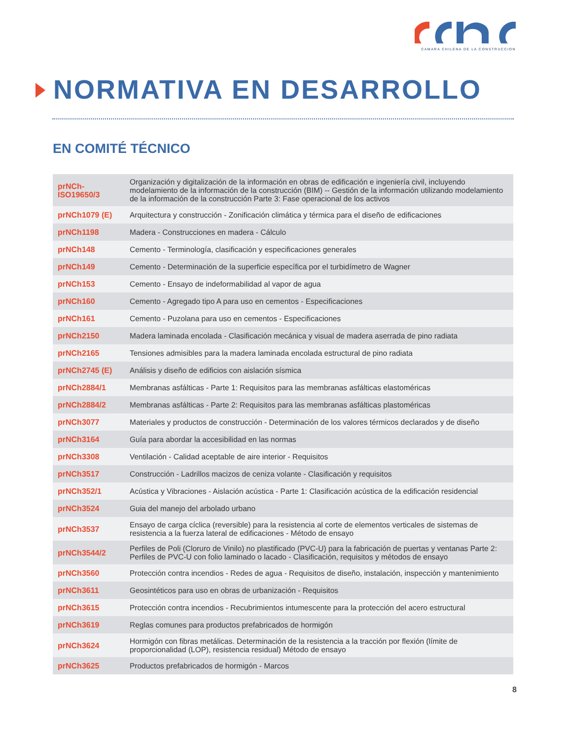CAMARA CHILENA DE LA CONSTRUCCION
NORMATIVA EN DESARROLLO
EN COMITÉ TÉCNICO
| prNCh-ISO19650/3 | Organización y digitalización de la información en obras de edificación e ingeniería civil, incluyendo modelamiento de la información de la construcción (BIM) -- Gestión de la información utilizando modelamiento de la información de la construcción Parte 3: Fase operacional de los activos |
| prNCh1079 (E) | Arquitectura y construcción - Zonificación climática y térmica para el diseño de edificaciones |
| prNCh1198 | Madera - Construcciones en madera - Cálculo |
| prNCh148 | Cemento - Terminología, clasificación y especificaciones generales |
| prNCh149 | Cemento - Determinación de la superficie específica por el turbidímetro de Wagner |
| prNCh153 | Cemento - Ensayo de indeformabilidad al vapor de agua |
| prNCh160 | Cemento - Agregado tipo A para uso en cementos - Especificaciones |
| prNCh161 | Cemento - Puzolana para uso en cementos - Especificaciones |
| prNCh2150 | Madera laminada encolada - Clasificación mecánica y visual de madera aserrada de pino radiata |
| prNCh2165 | Tensiones admisibles para la madera laminada encolada estructural de pino radiata |
| prNCh2745 (E) | Análisis y diseño de edificios con aislación sísmica |
| prNCh2884/1 | Membranas asfálticas - Parte 1: Requisitos para las membranas asfálticas elastoméricas |
| prNCh2884/2 | Membranas asfálticas - Parte 2: Requisitos para las membranas asfálticas plastoméricas |
| prNCh3077 | Materiales y productos de construcción - Determinación de los valores térmicos declarados y de diseño |
| prNCh3164 | Guía para abordar la accesibilidad en las normas |
| prNCh3308 | Ventilación - Calidad aceptable de aire interior - Requisitos |
| prNCh3517 | Construcción - Ladrillos macizos de ceniza volante - Clasificación y requisitos |
| prNCh352/1 | Acústica y Vibraciones - Aislación acústica - Parte 1: Clasificación acústica de la edificación residencial |
| prNCh3524 | Guia del manejo del arbolado urbano |
| prNCh3537 | Ensayo de carga cíclica (reversible) para la resistencia al corte de elementos verticales de sistemas de resistencia a la fuerza lateral de edificaciones - Método de ensayo |
| prNCh3544/2 | Perfiles de Poli (Cloruro de Vinilo) no plastificado (PVC-U) para la fabricación de puertas y ventanas Parte 2: Perfiles de PVC-U con folio laminado o lacado - Clasificación, requisitos y métodos de ensayo |
| prNCh3560 | Protección contra incendios - Redes de agua - Requisitos de diseño, instalación, inspección y mantenimiento |
| prNCh3611 | Geosintéticos para uso en obras de urbanización - Requisitos |
| prNCh3615 | Protección contra incendios - Recubrimientos intumescente para la protección del acero estructural |
| prNCh3619 | Reglas comunes para productos prefabricados de hormigón |
| prNCh3624 | Hormigón con fibras metálicas. Determinación de la resistencia a la tracción por flexión (límite de proporcionalidad (LOP), resistencia residual) Método de ensayo |
| prNCh3625 | Productos prefabricados de hormigón - Marcos |
8